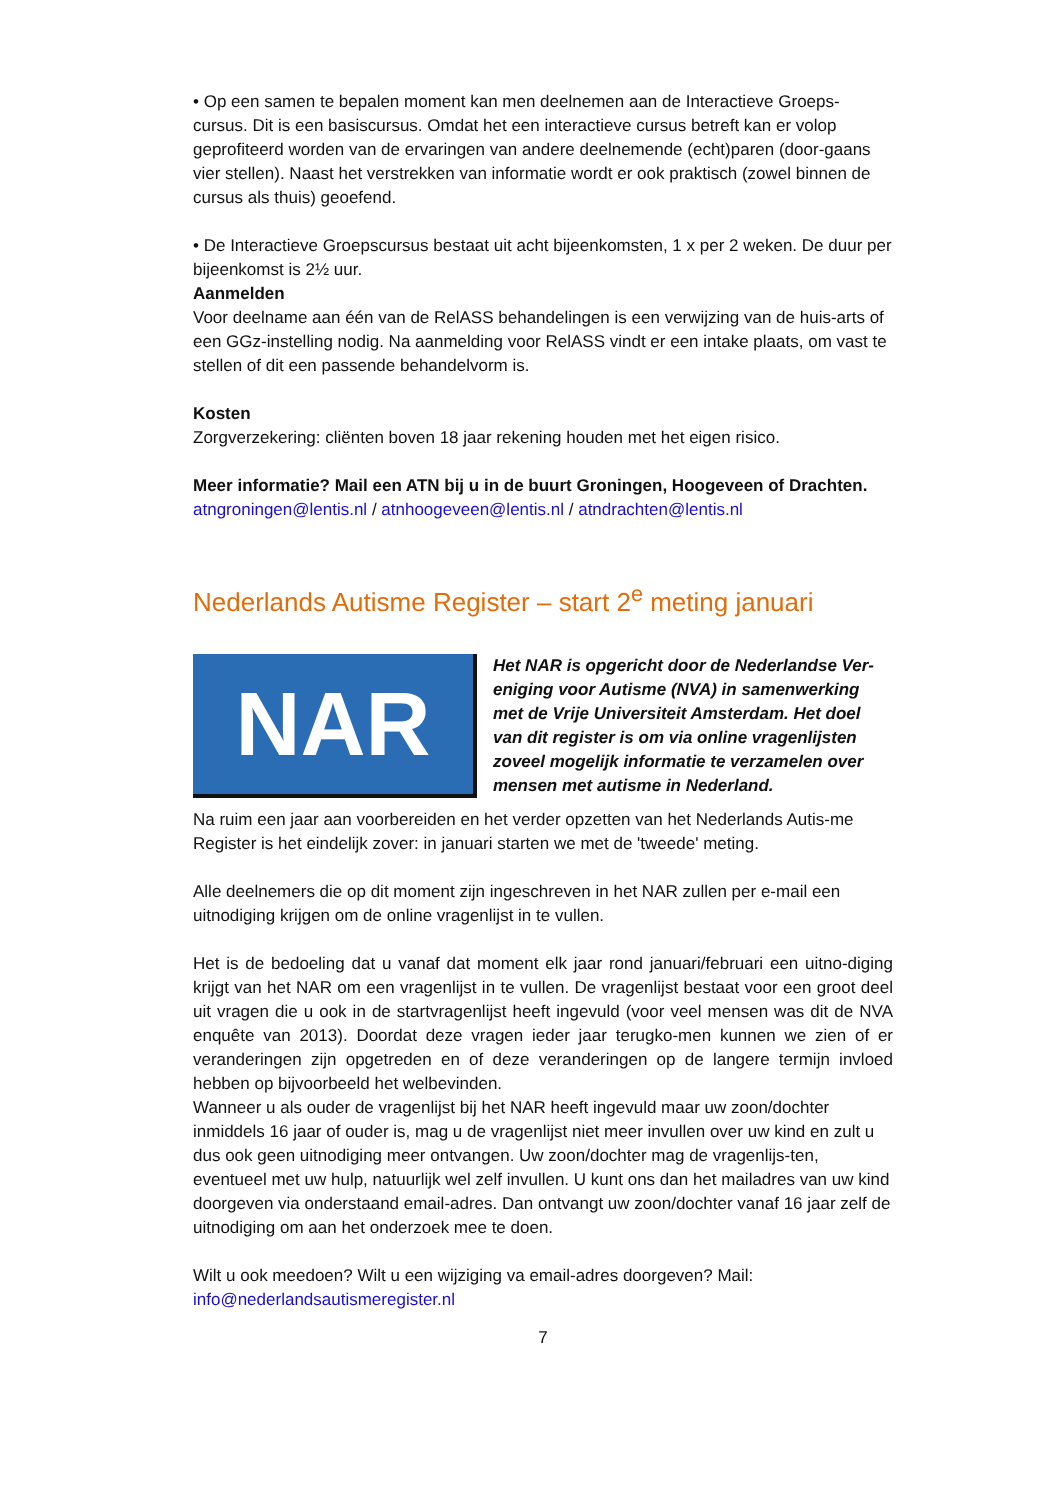• Op een samen te bepalen moment kan men deelnemen aan de Interactieve Groeps-cursus. Dit is een basiscursus. Omdat het een interactieve cursus betreft kan er volop geprofiteerd worden van de ervaringen van andere deelnemende (echt)paren (door-gaans vier stellen). Naast het verstrekken van informatie wordt er ook praktisch (zowel binnen de cursus als thuis) geoefend.
• De Interactieve Groepscursus bestaat uit acht bijeenkomsten, 1 x per 2 weken. De duur per bijeenkomst is 2½ uur.
Aanmelden
Voor deelname aan één van de RelASS behandelingen is een verwijzing van de huis-arts of een GGz-instelling nodig. Na aanmelding voor RelASS vindt er een intake plaats, om vast te stellen of dit een passende behandelvorm is.
Kosten
Zorgverzekering: cliënten boven 18 jaar rekening houden met het eigen risico.
Meer informatie? Mail een ATN bij u in de buurt Groningen, Hoogeveen of Drachten.
atngroningen@lentis.nl / atnhoogeveen@lentis.nl / atndrachten@lentis.nl
Nederlands Autisme Register – start 2<sup>e</sup> meting januari
NAR
Het NAR is opgericht door de Nederlandse Ver-eniging voor Autisme (NVA) in samenwerking met de Vrije Universiteit Amsterdam. Het doel van dit register is om via online vragenlijsten zoveel mogelijk informatie te verzamelen over mensen met autisme in Nederland.
Na ruim een jaar aan voorbereiden en het verder opzetten van het Nederlands Autis-me Register is het eindelijk zover: in januari starten we met de 'tweede' meting.
Alle deelnemers die op dit moment zijn ingeschreven in het NAR zullen per e-mail een uitnodiging krijgen om de online vragenlijst in te vullen.
Het is de bedoeling dat u vanaf dat moment elk jaar rond januari/februari een uitno-diging krijgt van het NAR om een vragenlijst in te vullen. De vragenlijst bestaat voor een groot deel uit vragen die u ook in de startvragenlijst heeft ingevuld (voor veel mensen was dit de NVA enquête van 2013). Doordat deze vragen ieder jaar terugko-men kunnen we zien of er veranderingen zijn opgetreden en of deze veranderingen op de langere termijn invloed hebben op bijvoorbeeld het welbevinden.
Wanneer u als ouder de vragenlijst bij het NAR heeft ingevuld maar uw zoon/dochter inmiddels 16 jaar of ouder is, mag u de vragenlijst niet meer invullen over uw kind en zult u dus ook geen uitnodiging meer ontvangen. Uw zoon/dochter mag de vragenlijs-ten, eventueel met uw hulp, natuurlijk wel zelf invullen. U kunt ons dan het mailadres van uw kind doorgeven via onderstaand email-adres. Dan ontvangt uw zoon/dochter vanaf 16 jaar zelf de uitnodiging om aan het onderzoek mee te doen.
Wilt u ook meedoen? Wilt u een wijziging va email-adres doorgeven? Mail:
info@nederlandsautismeregister.nl
7